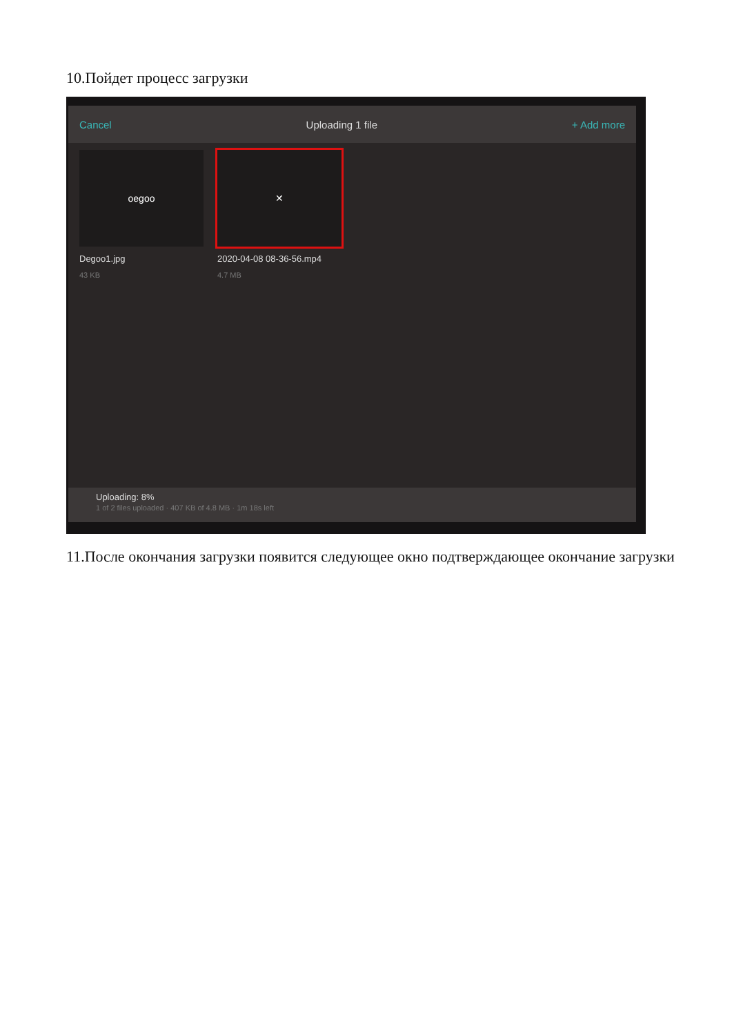10.Пойдет процесс загрузки
Cancel Uploading 1 file + Add more
oegoo
Degoo1.jpg
43 KB
✕
2020-04-08 08-36-56.mp4
4.7 MB
Uploading: 8%
1 of 2 files uploaded · 407 KB of 4.8 MB · 1m 18s left
11.После окончания загрузки появится следующее окно подтверждающее окончание загрузки